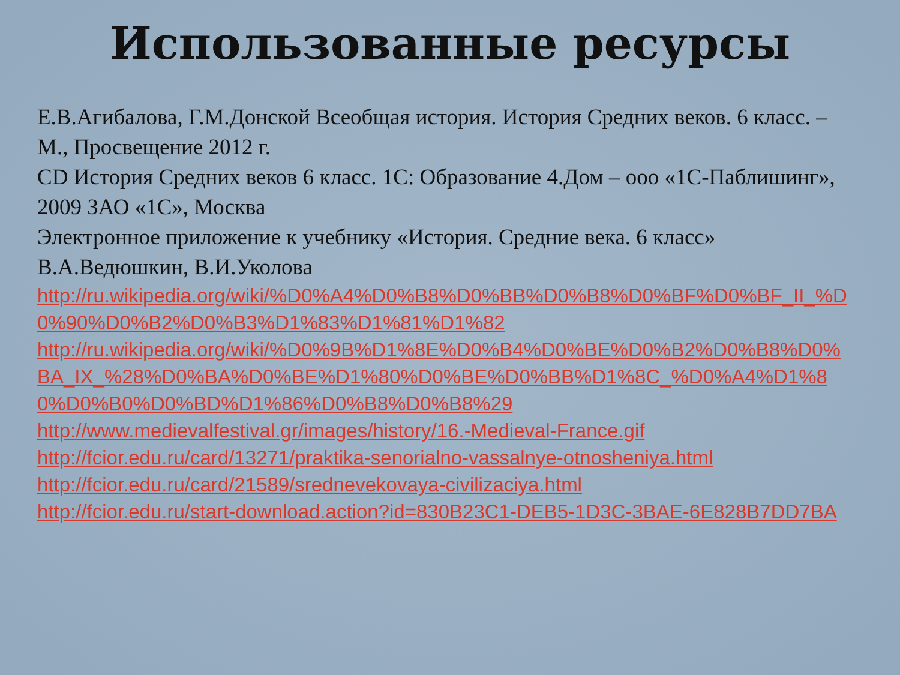Использованные ресурсы
Е.В.Агибалова, Г.М.Донской Всеобщая история. История Средних веков. 6 класс. – М., Просвещение 2012 г.
CD История Средних веков 6 класс. 1С: Образование 4.Дом – ооо «1С-Паблишинг», 2009 ЗАО «1С», Москва
Электронное приложение к учебнику «История. Средние века. 6 класс» В.А.Ведюшкин, В.И.Уколова
http://ru.wikipedia.org/wiki/%D0%A4%D0%B8%D0%BB%D0%B8%D0%BF%D0%BF_II_%D0%90%D0%B2%D0%B3%D1%83%D1%81%D1%82
http://ru.wikipedia.org/wiki/%D0%9B%D1%8E%D0%B4%D0%BE%D0%B2%D0%B8%D0%BA_IX_%28%D0%BA%D0%BE%D1%80%D0%BE%D0%BB%D1%8C_%D0%A4%D1%80%D0%B0%D0%BD%D1%86%D0%B8%D0%B8%29
http://www.medievalfestival.gr/images/history/16.-Medieval-France.gif
http://fcior.edu.ru/card/13271/praktika-senorialno-vassalnye-otnosheniya.html
http://fcior.edu.ru/card/21589/srednevekovaya-civilizaciya.html
http://fcior.edu.ru/start-download.action?id=830B23C1-DEB5-1D3C-3BAE-6E828B7DD7BA